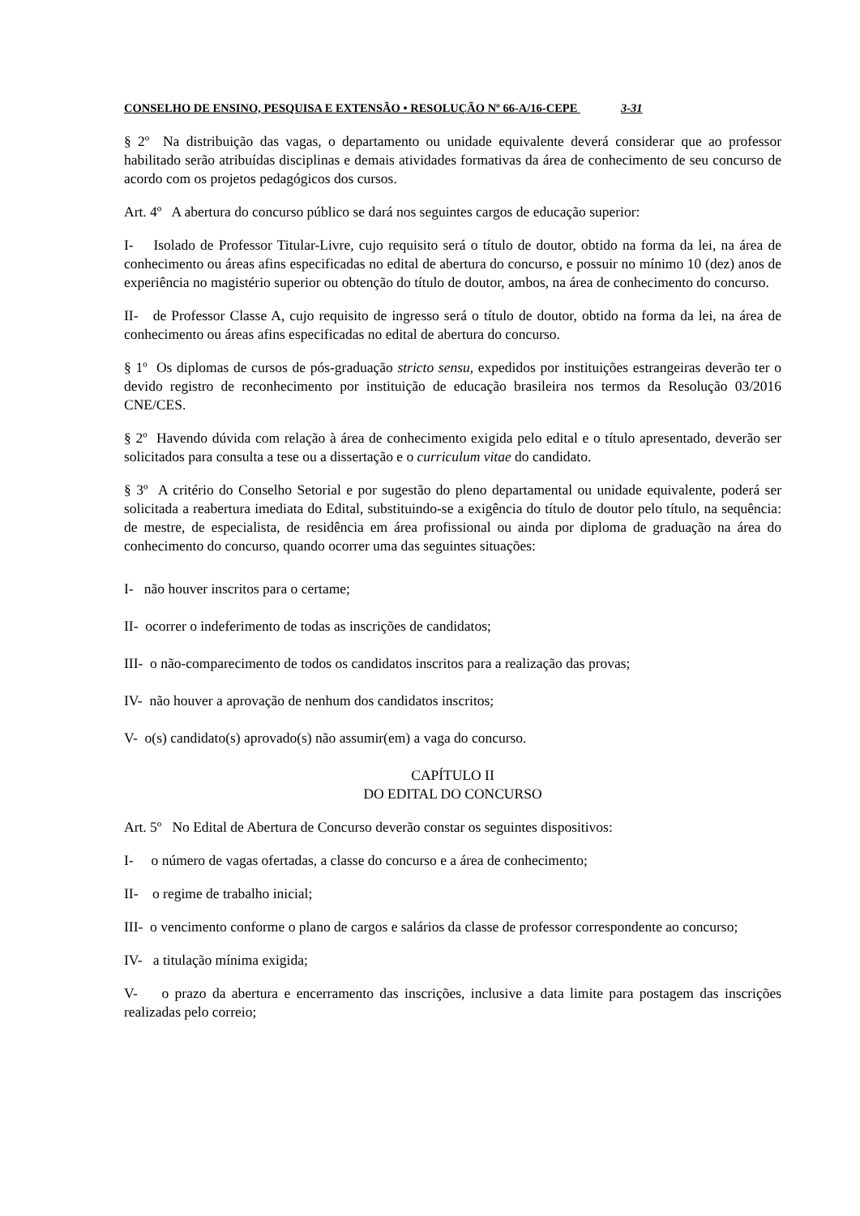CONSELHO DE ENSINO, PESQUISA E EXTENSÃO • RESOLUÇÃO Nº 66-A/16-CEPE 3-31
§ 2º Na distribuição das vagas, o departamento ou unidade equivalente deverá considerar que ao professor habilitado serão atribuídas disciplinas e demais atividades formativas da área de conhecimento de seu concurso de acordo com os projetos pedagógicos dos cursos.
Art. 4º A abertura do concurso público se dará nos seguintes cargos de educação superior:
I- Isolado de Professor Titular-Livre, cujo requisito será o título de doutor, obtido na forma da lei, na área de conhecimento ou áreas afins especificadas no edital de abertura do concurso, e possuir no mínimo 10 (dez) anos de experiência no magistério superior ou obtenção do título de doutor, ambos, na área de conhecimento do concurso.
II- de Professor Classe A, cujo requisito de ingresso será o título de doutor, obtido na forma da lei, na área de conhecimento ou áreas afins especificadas no edital de abertura do concurso.
§ 1º Os diplomas de cursos de pós-graduação stricto sensu, expedidos por instituições estrangeiras deverão ter o devido registro de reconhecimento por instituição de educação brasileira nos termos da Resolução 03/2016 CNE/CES.
§ 2º Havendo dúvida com relação à área de conhecimento exigida pelo edital e o título apresentado, deverão ser solicitados para consulta a tese ou a dissertação e o curriculum vitae do candidato.
§ 3º A critério do Conselho Setorial e por sugestão do pleno departamental ou unidade equivalente, poderá ser solicitada a reabertura imediata do Edital, substituindo-se a exigência do título de doutor pelo título, na sequência: de mestre, de especialista, de residência em área profissional ou ainda por diploma de graduação na área do conhecimento do concurso, quando ocorrer uma das seguintes situações:
I- não houver inscritos para o certame;
II- ocorrer o indeferimento de todas as inscrições de candidatos;
III- o não-comparecimento de todos os candidatos inscritos para a realização das provas;
IV- não houver a aprovação de nenhum dos candidatos inscritos;
V- o(s) candidato(s) aprovado(s) não assumir(em) a vaga do concurso.
CAPÍTULO II
DO EDITAL DO CONCURSO
Art. 5º No Edital de Abertura de Concurso deverão constar os seguintes dispositivos:
I- o número de vagas ofertadas, a classe do concurso e a área de conhecimento;
II- o regime de trabalho inicial;
III- o vencimento conforme o plano de cargos e salários da classe de professor correspondente ao concurso;
IV- a titulação mínima exigida;
V- o prazo da abertura e encerramento das inscrições, inclusive a data limite para postagem das inscrições realizadas pelo correio;